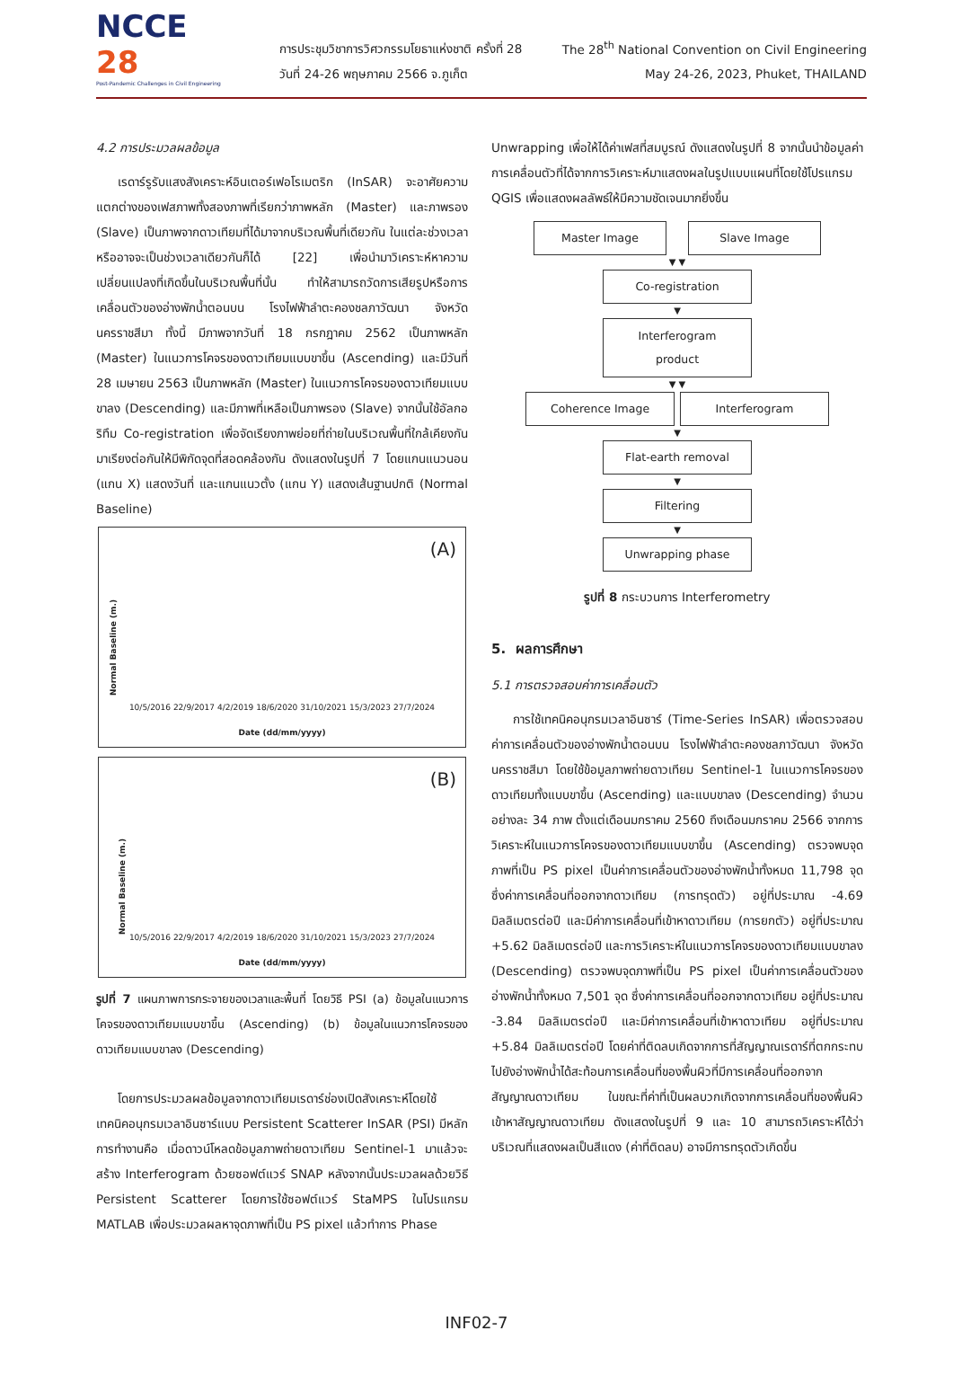NCCE 28
Post-Pandemic Challenges in Civil Engineering
การประชุมวิชาการวิศวกรรมโยธาแห่งชาติ ครั้งที่ 28
วันที่ 24-26 พฤษภาคม 2566 จ.ภูเก็ต
The 28<sup>th</sup> National Convention on Civil Engineering
May 24-26, 2023, Phuket, THAILAND
4.2 การประมวลผลข้อมูล
เรดาร์รูรับแสงสังเคราะห์อินเตอร์เฟอโรเมตริก (InSAR) จะอาศัยความแตกต่างของเฟสภาพทั้งสองภาพที่เรียกว่าภาพหลัก (Master) และภาพรอง (Slave) เป็นภาพจากดาวเทียมที่ได้มาจากบริเวณพื้นที่เดียวกัน ในแต่ละช่วงเวลาหรืออาจจะเป็นช่วงเวลาเดียวกันก็ได้ [22] เพื่อนำมาวิเคราะห์หาความเปลี่ยนแปลงที่เกิดขึ้นในบริเวณพื้นที่นั้น ทำให้สามารถวัดการเสียรูปหรือการเคลื่อนตัวของอ่างพักน้ำตอนบน โรงไฟฟ้าลำตะคองชลภาวัฒนา จังหวัดนครราชสีมา ทั้งนี้ มีภาพจากวันที่ 18 กรกฎาคม 2562 เป็นภาพหลัก (Master) ในแนวการโคจรของดาวเทียมแบบขาขึ้น (Ascending) และมีวันที่ 28 เมษายน 2563 เป็นภาพหลัก (Master) ในแนวการโคจรของดาวเทียมแบบขาลง (Descending) และมีภาพที่เหลือเป็นภาพรอง (Slave) จากนั้นใช้อัลกอริทึม Co-registration เพื่อจัดเรียงภาพย่อยที่ถ่ายในบริเวณพื้นที่ใกล้เคียงกัน มาเรียงต่อกันให้มีพิกัดจุดที่สอดคล้องกัน ดังแสดงในรูปที่ 7 โดยแกนแนวนอน (แกน X) แสดงวันที่ และแกนแนวตั้ง (แกน Y) แสดงเส้นฐานปกติ (Normal Baseline)
(A)
10/5/2016 22/9/2017 4/2/2019 18/6/2020 31/10/2021 15/3/2023 27/7/2024
Date (dd/mm/yyyy)
Normal Baseline (m.)
(B)
10/5/2016 22/9/2017 4/2/2019 18/6/2020 31/10/2021 15/3/2023 27/7/2024
Date (dd/mm/yyyy)
Normal Baseline (m.)
รูปที่ 7 แผนภาพการกระจายของเวลาและพื้นที่ โดยวิธี PSI (a) ข้อมูลในแนวการโคจรของดาวเทียมแบบขาขึ้น (Ascending) (b) ข้อมูลในแนวการโคจรของดาวเทียมแบบขาลง (Descending)
โดยการประมวลผลข้อมูลจากดาวเทียมเรดาร์ช่องเปิดสังเคราะห์โดยใช้เทคนิคอนุกรมเวลาอินซาร์แบบ Persistent Scatterer InSAR (PSI) มีหลักการทำงานคือ เมื่อดาวน์โหลดข้อมูลภาพถ่ายดาวเทียม Sentinel-1 มาแล้วจะสร้าง Interferogram ด้วยซอฟต์แวร์ SNAP หลังจากนั้นประมวลผลด้วยวิธี Persistent Scatterer โดยการใช้ซอฟต์แวร์ StaMPS ในโปรแกรม MATLAB เพื่อประมวลผลหาจุดภาพที่เป็น PS pixel แล้วทำการ Phase
Unwrapping เพื่อให้ได้ค่าเฟสที่สมบูรณ์ ดังแสดงในรูปที่ 8 จากนั้นนำข้อมูลค่าการเคลื่อนตัวที่ได้จากการวิเคราะห์มาแสดงผลในรูปแบบแผนที่โดยใช้โปรแกรม QGIS เพื่อแสดงผลลัพธ์ให้มีความชัดเจนมากยิ่งขึ้น
Master Image Slave Image
▼ ▼
Co-registration
▼
Interferogram
product
▼ ▼
Coherence Image Interferogram
▼
Flat-earth removal
▼
Filtering
▼
Unwrapping phase
รูปที่ 8 กระบวนการ Interferometry
5. ผลการศึกษา
5.1 การตรวจสอบค่าการเคลื่อนตัว
การใช้เทคนิคอนุกรมเวลาอินซาร์ (Time-Series InSAR) เพื่อตรวจสอบค่าการเคลื่อนตัวของอ่างพักน้ำตอนบน โรงไฟฟ้าลำตะคองชลภาวัฒนา จังหวัดนครราชสีมา โดยใช้ข้อมูลภาพถ่ายดาวเทียม Sentinel-1 ในแนวการโคจรของดาวเทียมทั้งแบบขาขึ้น (Ascending) และแบบขาลง (Descending) จำนวนอย่างละ 34 ภาพ ตั้งแต่เดือนมกราคม 2560 ถึงเดือนมกราคม 2566 จากการวิเคราะห์ในแนวการโคจรของดาวเทียมแบบขาขึ้น (Ascending) ตรวจพบจุดภาพที่เป็น PS pixel เป็นค่าการเคลื่อนตัวของอ่างพักน้ำทั้งหมด 11,798 จุด ซึ่งค่าการเคลื่อนที่ออกจากดาวเทียม (การทรุดตัว) อยู่ที่ประมาณ -4.69 มิลลิเมตรต่อปี และมีค่าการเคลื่อนที่เข้าหาดาวเทียม (การยกตัว) อยู่ที่ประมาณ +5.62 มิลลิเมตรต่อปี และการวิเคราะห์ในแนวการโคจรของดาวเทียมแบบขาลง (Descending) ตรวจพบจุดภาพที่เป็น PS pixel เป็นค่าการเคลื่อนตัวของอ่างพักน้ำทั้งหมด 7,501 จุด ซึ่งค่าการเคลื่อนที่ออกจากดาวเทียม อยู่ที่ประมาณ -3.84 มิลลิเมตรต่อปี และมีค่าการเคลื่อนที่เข้าหาดาวเทียม อยู่ที่ประมาณ +5.84 มิลลิเมตรต่อปี โดยค่าที่ติดลบเกิดจากการที่สัญญาณเรดาร์ที่ตกกระทบไปยังอ่างพักน้ำได้สะท้อนการเคลื่อนที่ของพื้นผิวที่มีการเคลื่อนที่ออกจากสัญญาณดาวเทียม ในขณะที่ค่าที่เป็นผลบวกเกิดจากการเคลื่อนที่ของพื้นผิวเข้าหาสัญญาณดาวเทียม ดังแสดงในรูปที่ 9 และ 10 สามารถวิเคราะห์ได้ว่าบริเวณที่แสดงผลเป็นสีแดง (ค่าที่ติดลบ) อาจมีการทรุดตัวเกิดขึ้น
INF02-7